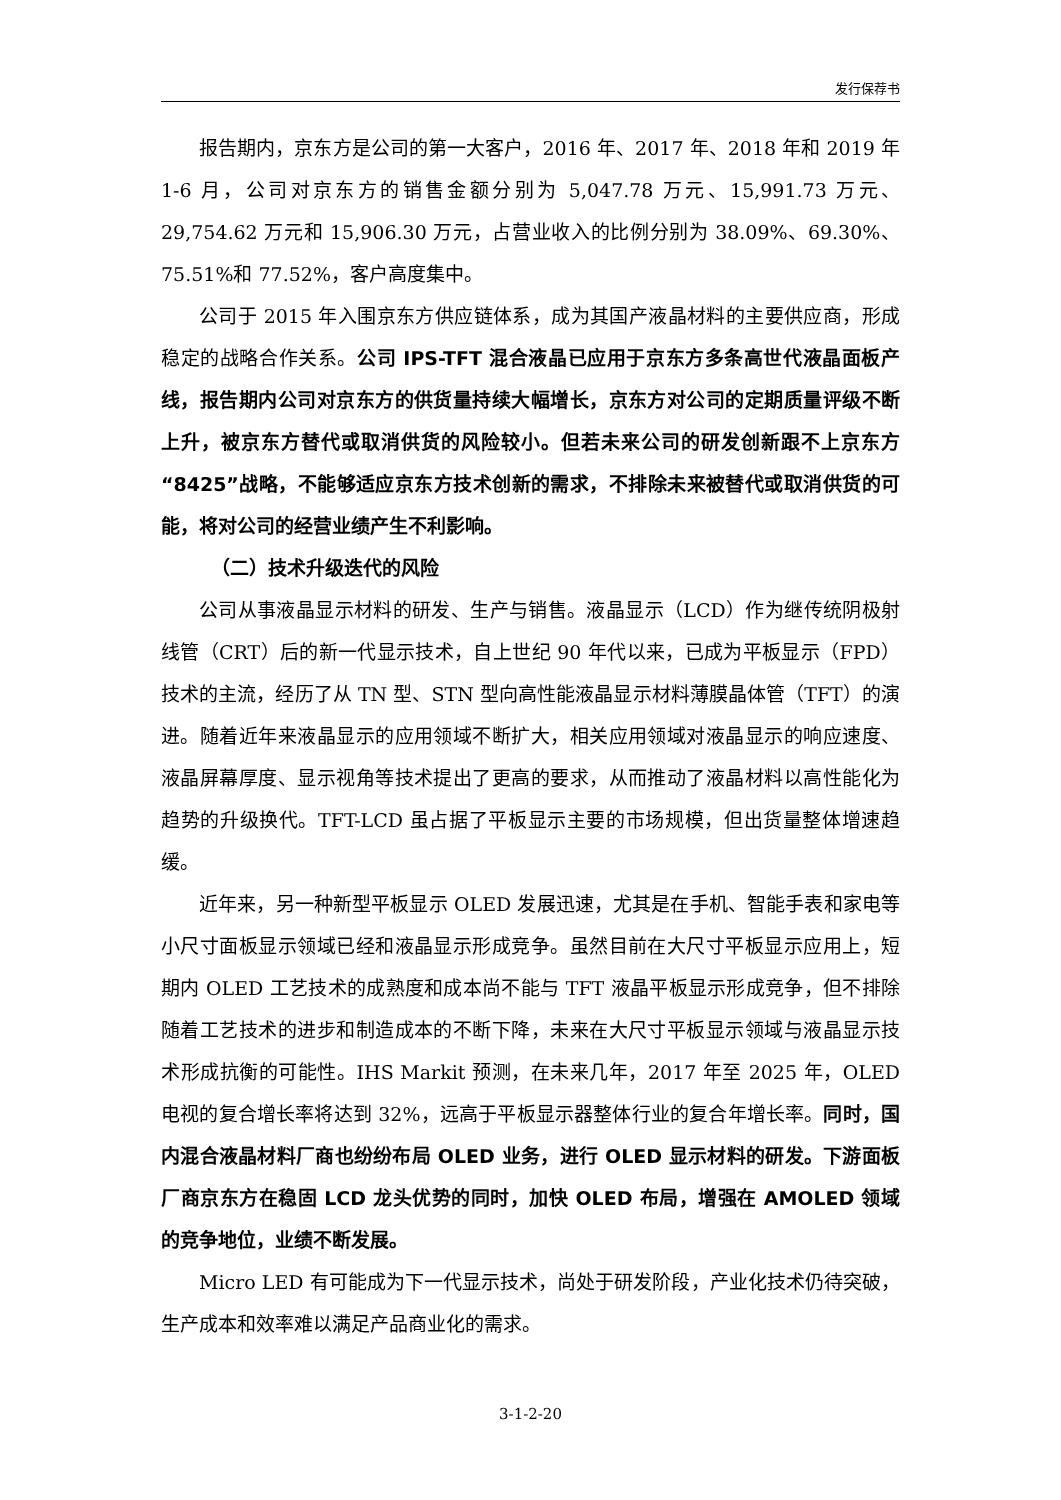发行保荐书
报告期内，京东方是公司的第一大客户，2016 年、2017 年、2018 年和 2019 年 1-6 月，公司对京东方的销售金额分别为 5,047.78 万元、15,991.73 万元、29,754.62 万元和 15,906.30 万元，占营业收入的比例分别为 38.09%、69.30%、75.51%和 77.52%，客户高度集中。
公司于 2015 年入围京东方供应链体系，成为其国产液晶材料的主要供应商，形成稳定的战略合作关系。公司 IPS-TFT 混合液晶已应用于京东方多条高世代液晶面板产线，报告期内公司对京东方的供货量持续大幅增长，京东方对公司的定期质量评级不断上升，被京东方替代或取消供货的风险较小。但若未来公司的研发创新跟不上京东方“8425”战略，不能够适应京东方技术创新的需求，不排除未来被替代或取消供货的可能，将对公司的经营业绩产生不利影响。
（二）技术升级迭代的风险
公司从事液晶显示材料的研发、生产与销售。液晶显示（LCD）作为继传统阴极射线管（CRT）后的新一代显示技术，自上世纪 90 年代以来，已成为平板显示（FPD）技术的主流，经历了从 TN 型、STN 型向高性能液晶显示材料薄膜晶体管（TFT）的演进。随着近年来液晶显示的应用领域不断扩大，相关应用领域对液晶显示的响应速度、液晶屏幕厚度、显示视角等技术提出了更高的要求，从而推动了液晶材料以高性能化为趋势的升级换代。TFT-LCD 虽占据了平板显示主要的市场规模，但出货量整体增速趋缓。
近年来，另一种新型平板显示 OLED 发展迅速，尤其是在手机、智能手表和家电等小尺寸面板显示领域已经和液晶显示形成竞争。虽然目前在大尺寸平板显示应用上，短期内 OLED 工艺技术的成熟度和成本尚不能与 TFT 液晶平板显示形成竞争，但不排除随着工艺技术的进步和制造成本的不断下降，未来在大尺寸平板显示领域与液晶显示技术形成抗衡的可能性。IHS Markit 预测，在未来几年，2017 年至 2025 年，OLED 电视的复合增长率将达到 32%，远高于平板显示器整体行业的复合年增长率。同时，国内混合液晶材料厂商也纷纷布局 OLED 业务，进行 OLED 显示材料的研发。下游面板厂商京东方在稳固 LCD 龙头优势的同时，加快 OLED 布局，增强在 AMOLED 领域的竞争地位，业绩不断发展。
Micro LED 有可能成为下一代显示技术，尚处于研发阶段，产业化技术仍待突破，生产成本和效率难以满足产品商业化的需求。
3-1-2-20